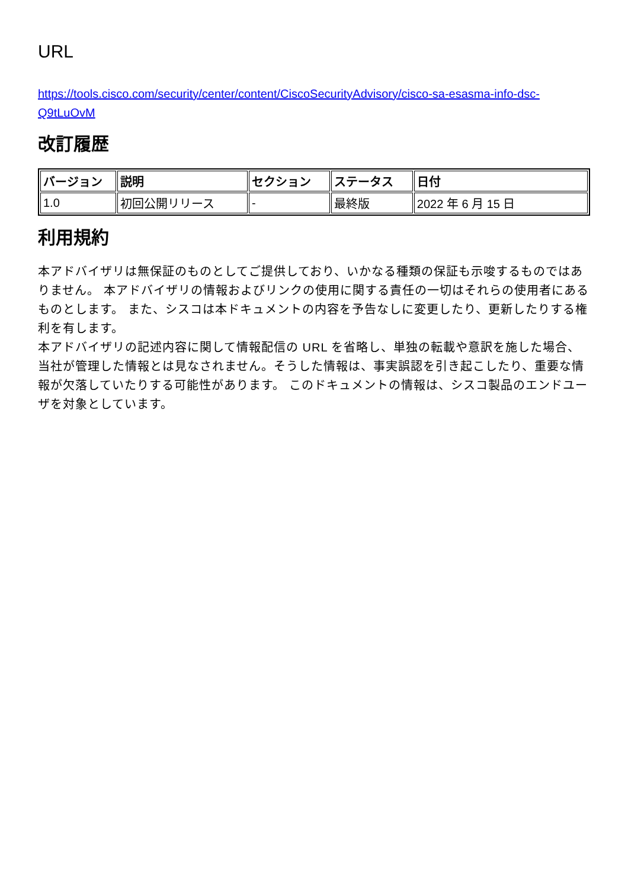URL
https://tools.cisco.com/security/center/content/CiscoSecurityAdvisory/cisco-sa-esasma-info-dsc-Q9tLuOvM
改訂履歴
| バージョン | 説明 | セクション | ステータス | 日付 |
| --- | --- | --- | --- | --- |
| 1.0 | 初回公開リリース | - | 最終版 | 2022 年 6 月 15 日 |
利用規約
本アドバイザリは無保証のものとしてご提供しており、いかなる種類の保証も示唆するものではありません。 本アドバイザリの情報およびリンクの使用に関する責任の一切はそれらの使用者にあるものとします。 また、シスコは本ドキュメントの内容を予告なしに変更したり、更新したりする権利を有します。
本アドバイザリの記述内容に関して情報配信の URL を省略し、単独の転載や意訳を施した場合、当社が管理した情報とは見なされません。そうした情報は、事実誤認を引き起こしたり、重要な情報が欠落していたりする可能性があります。 このドキュメントの情報は、シスコ製品のエンドユーザを対象としています。